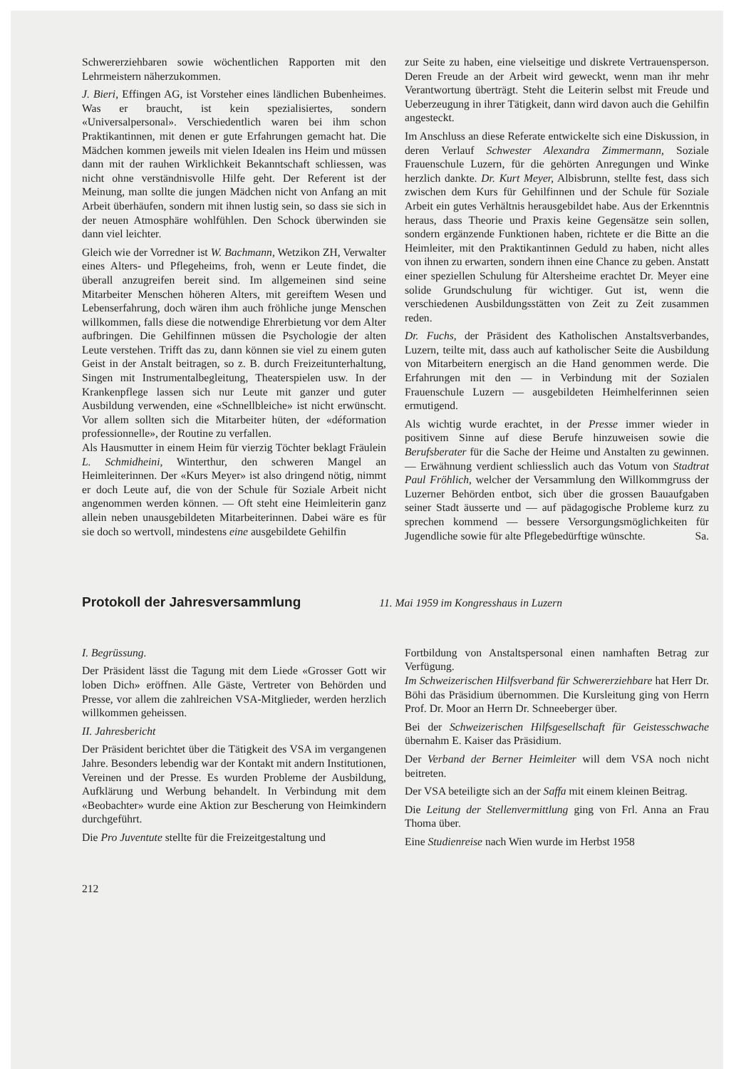Schwererziehbaren sowie wöchentlichen Rapporten mit den Lehrmeistern näherzukommen.
J. Bieri, Effingen AG, ist Vorsteher eines ländlichen Bubenheimes. Was er braucht, ist kein spezialisiertes, sondern «Universalpersonal». Verschiedentlich waren bei ihm schon Praktikantinnen, mit denen er gute Erfahrungen gemacht hat. Die Mädchen kommen jeweils mit vielen Idealen ins Heim und müssen dann mit der rauhen Wirklichkeit Bekanntschaft schliessen, was nicht ohne verständnisvolle Hilfe geht. Der Referent ist der Meinung, man sollte die jungen Mädchen nicht von Anfang an mit Arbeit überhäufen, sondern mit ihnen lustig sein, so dass sie sich in der neuen Atmosphäre wohlfühlen. Den Schock überwinden sie dann viel leichter.
Gleich wie der Vorredner ist W. Bachmann, Wetzikon ZH, Verwalter eines Alters- und Pflegeheims, froh, wenn er Leute findet, die überall anzugreifen bereit sind. Im allgemeinen sind seine Mitarbeiter Menschen höheren Alters, mit gereiftem Wesen und Lebenserfahrung, doch wären ihm auch fröhliche junge Menschen willkommen, falls diese die notwendige Ehrerbietung vor dem Alter aufbringen. Die Gehilfinnen müssen die Psychologie der alten Leute verstehen. Trifft das zu, dann können sie viel zu einem guten Geist in der Anstalt beitragen, so z. B. durch Freizeitunterhaltung, Singen mit Instrumentalbegleitung, Theaterspielen usw. In der Krankenpflege lassen sich nur Leute mit ganzer und guter Ausbildung verwenden, eine «Schnellbleiche» ist nicht erwünscht. Vor allem sollten sich die Mitarbeiter hüten, der «déformation professionnelle», der Routine zu verfallen.
Als Hausmutter in einem Heim für vierzig Töchter beklagt Fräulein L. Schmidheini, Winterthur, den schweren Mangel an Heimleiterinnen. Der «Kurs Meyer» ist also dringend nötig, nimmt er doch Leute auf, die von der Schule für Soziale Arbeit nicht angenommen werden können. — Oft steht eine Heimleiterin ganz allein neben unausgebildeten Mitarbeiterinnen. Dabei wäre es für sie doch so wertvoll, mindestens eine ausgebildete Gehilfin
zur Seite zu haben, eine vielseitige und diskrete Vertrauensperson. Deren Freude an der Arbeit wird geweckt, wenn man ihr mehr Verantwortung überträgt. Steht die Leiterin selbst mit Freude und Ueberzeugung in ihrer Tätigkeit, dann wird davon auch die Gehilfin angesteckt.
Im Anschluss an diese Referate entwickelte sich eine Diskussion, in deren Verlauf Schwester Alexandra Zimmermann, Soziale Frauenschule Luzern, für die gehörten Anregungen und Winke herzlich dankte. Dr. Kurt Meyer, Albisbrunn, stellte fest, dass sich zwischen dem Kurs für Gehilfinnen und der Schule für Soziale Arbeit ein gutes Verhältnis herausgebildet habe. Aus der Erkenntnis heraus, dass Theorie und Praxis keine Gegensätze sein sollen, sondern ergänzende Funktionen haben, richtete er die Bitte an die Heimleiter, mit den Praktikantinnen Geduld zu haben, nicht alles von ihnen zu erwarten, sondern ihnen eine Chance zu geben. Anstatt einer speziellen Schulung für Altersheime erachtet Dr. Meyer eine solide Grundschulung für wichtiger. Gut ist, wenn die verschiedenen Ausbildungsstätten von Zeit zu Zeit zusammen reden.
Dr. Fuchs, der Präsident des Katholischen Anstaltsverbandes, Luzern, teilte mit, dass auch auf katholischer Seite die Ausbildung von Mitarbeitern energisch an die Hand genommen werde. Die Erfahrungen mit den — in Verbindung mit der Sozialen Frauenschule Luzern — ausgebildeten Heimhelferinnen seien ermutigend.
Als wichtig wurde erachtet, in der Presse immer wieder in positivem Sinne auf diese Berufe hinzuweisen sowie die Berufsberater für die Sache der Heime und Anstalten zu gewinnen. — Erwähnung verdient schliesslich auch das Votum von Stadtrat Paul Fröhlich, welcher der Versammlung den Willkommgruss der Luzerner Behörden entbot, sich über die grossen Bauaufgaben seiner Stadt äusserte und — auf pädagogische Probleme kurz zu sprechen kommend — bessere Versorgungsmöglichkeiten für Jugendliche sowie für alte Pflegebedürftige wünschte. Sa.
Protokoll der Jahresversammlung
11. Mai 1959 im Kongresshaus in Luzern
I. Begrüssung.
Der Präsident lässt die Tagung mit dem Liede «Grosser Gott wir loben Dich» eröffnen. Alle Gäste, Vertreter von Behörden und Presse, vor allem die zahlreichen VSA-Mitglieder, werden herzlich willkommen geheissen.
II. Jahresbericht
Der Präsident berichtet über die Tätigkeit des VSA im vergangenen Jahre. Besonders lebendig war der Kontakt mit andern Institutionen, Vereinen und der Presse. Es wurden Probleme der Ausbildung, Aufklärung und Werbung behandelt. In Verbindung mit dem «Beobachter» wurde eine Aktion zur Bescherung von Heimkindern durchgeführt.
Die Pro Juventute stellte für die Freizeitgestaltung und
Fortbildung von Anstaltspersonal einen namhaften Betrag zur Verfügung.
Im Schweizerischen Hilfsverband für Schwererziehbare hat Herr Dr. Böhi das Präsidium übernommen. Die Kursleitung ging von Herrn Prof. Dr. Moor an Herrn Dr. Schneeberger über.
Bei der Schweizerischen Hilfsgesellschaft für Geistesschwache übernahm E. Kaiser das Präsidium.
Der Verband der Berner Heimleiter will dem VSA noch nicht beitreten.
Der VSA beteiligte sich an der Saffa mit einem kleinen Beitrag.
Die Leitung der Stellenvermittlung ging von Frl. Anna an Frau Thoma über.
Eine Studienreise nach Wien wurde im Herbst 1958
212